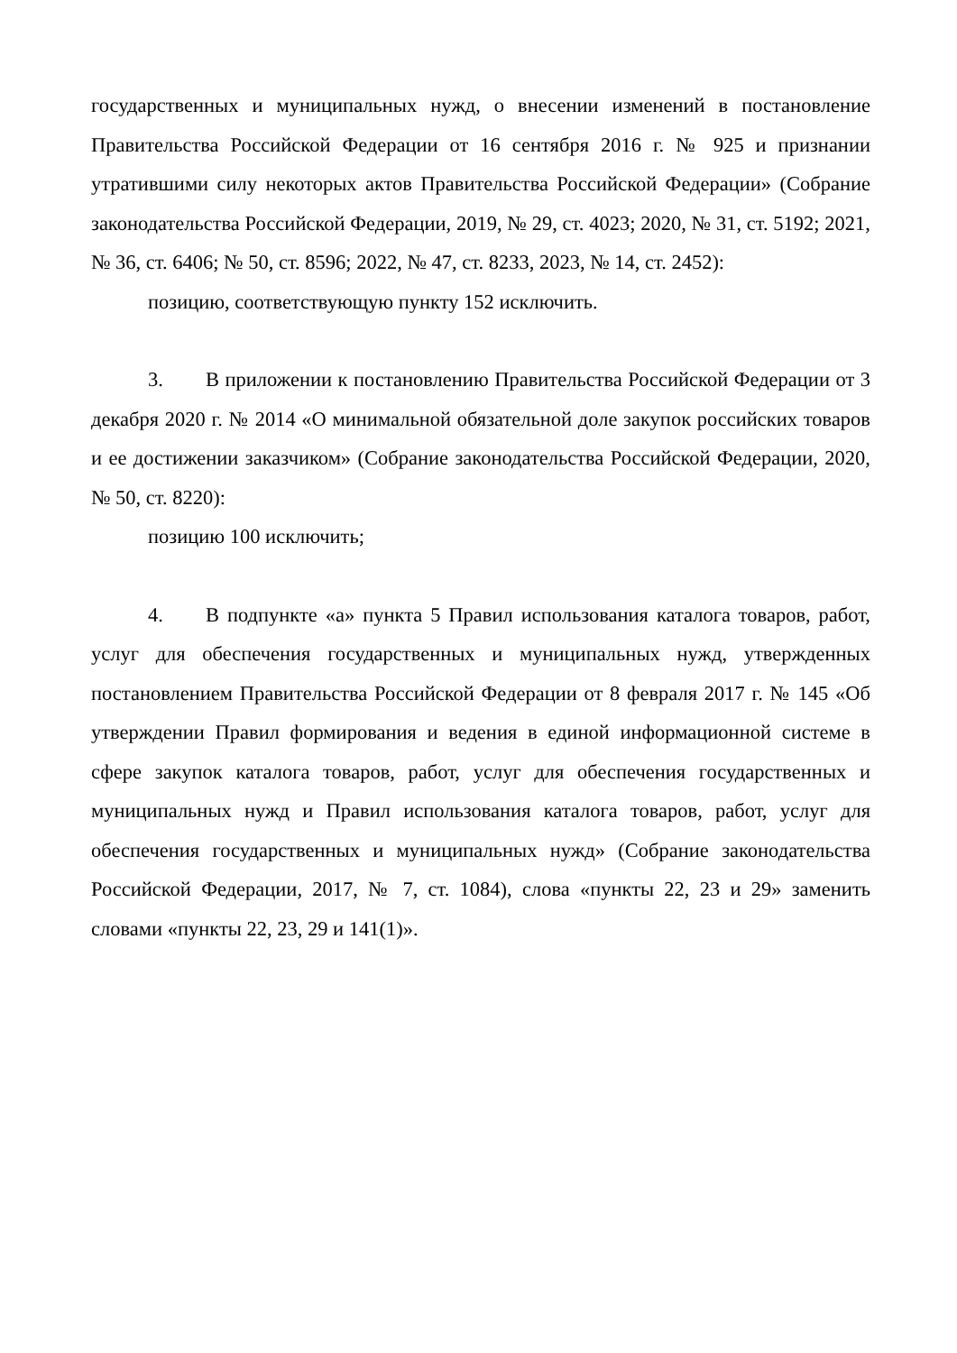государственных и муниципальных нужд, о внесении изменений в постановление Правительства Российской Федерации от 16 сентября 2016 г. № 925 и признании утратившими силу некоторых актов Правительства Российской Федерации» (Собрание законодательства Российской Федерации, 2019, № 29, ст. 4023; 2020, № 31, ст. 5192; 2021, № 36, ст. 6406; № 50, ст. 8596; 2022, № 47, ст. 8233, 2023, № 14, ст. 2452):
позицию, соответствующую пункту 152 исключить.
3. В приложении к постановлению Правительства Российской Федерации от 3 декабря 2020 г. № 2014 «О минимальной обязательной доле закупок российских товаров и ее достижении заказчиком» (Собрание законодательства Российской Федерации, 2020, № 50, ст. 8220):
позицию 100 исключить;
4. В подпункте «а» пункта 5 Правил использования каталога товаров, работ, услуг для обеспечения государственных и муниципальных нужд, утвержденных постановлением Правительства Российской Федерации от 8 февраля 2017 г. № 145 «Об утверждении Правил формирования и ведения в единой информационной системе в сфере закупок каталога товаров, работ, услуг для обеспечения государственных и муниципальных нужд и Правил использования каталога товаров, работ, услуг для обеспечения государственных и муниципальных нужд» (Собрание законодательства Российской Федерации, 2017, № 7, ст. 1084), слова «пункты 22, 23 и 29» заменить словами «пункты 22, 23, 29 и 141(1)».